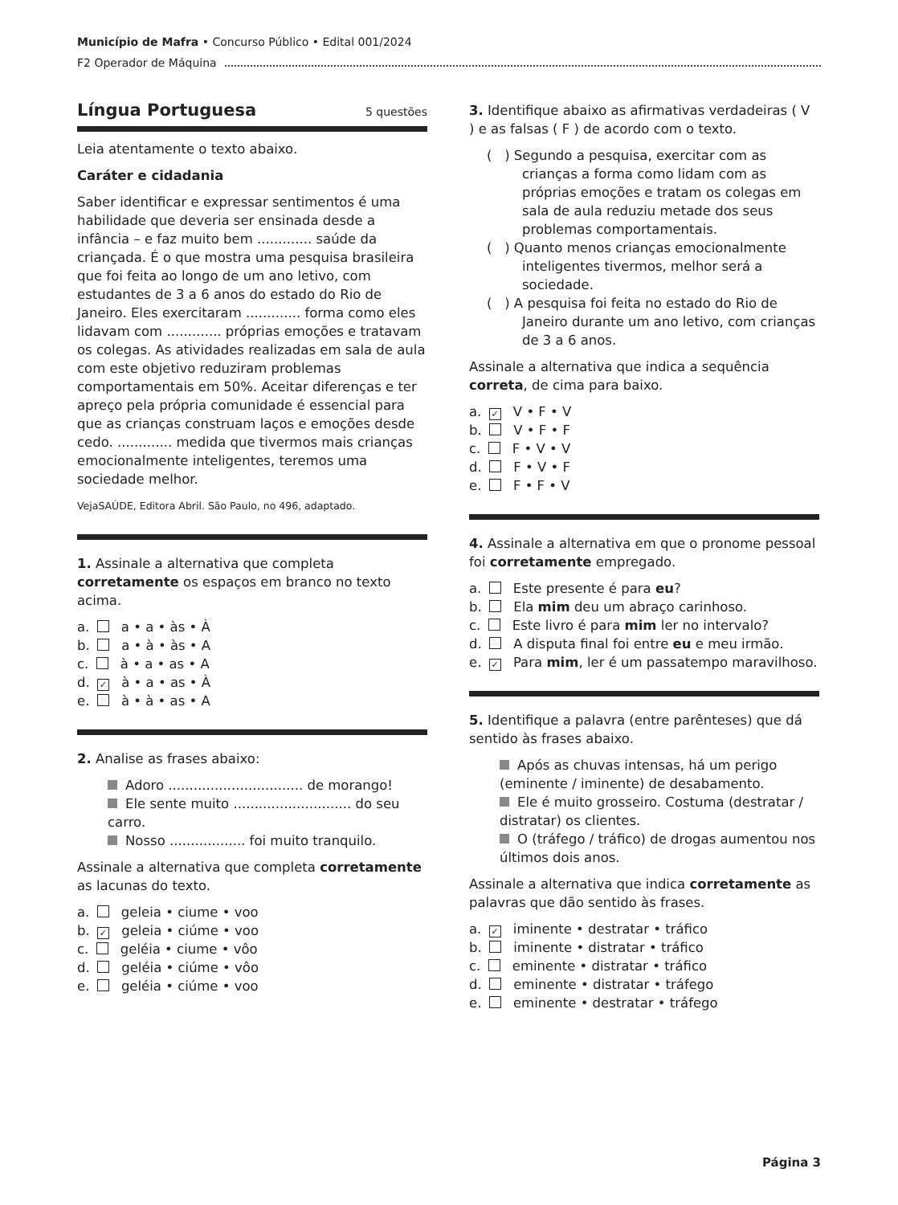Município de Mafra • Concurso Público • Edital 001/2024
F2 Operador de Máquina
Língua Portuguesa 5 questões
Leia atentamente o texto abaixo.
Caráter e cidadania
Saber identificar e expressar sentimentos é uma habilidade que deveria ser ensinada desde a infância – e faz muito bem ............. saúde da criançada. É o que mostra uma pesquisa brasileira que foi feita ao longo de um ano letivo, com estudantes de 3 a 6 anos do estado do Rio de Janeiro. Eles exercitaram ............. forma como eles lidavam com ............. próprias emoções e tratavam os colegas. As atividades realizadas em sala de aula com este objetivo reduziram problemas comportamentais em 50%. Aceitar diferenças e ter apreço pela própria comunidade é essencial para que as crianças construam laços e emoções desde cedo. ............. medida que tivermos mais crianças emocionalmente inteligentes, teremos uma sociedade melhor.
VejaSAÚDE, Editora Abril. São Paulo, no 496, adaptado.
1. Assinale a alternativa que completa corretamente os espaços em branco no texto acima.
a. a • a • às • À
b. a • à • às • A
c. à • a • as • A
d. ✓ à • a • as • À
e. à • à • as • A
2. Analise as frases abaixo:
Adoro ................................ de morango!
Ele sente muito ............................ do seu carro.
Nosso .................. foi muito tranquilo.
Assinale a alternativa que completa corretamente as lacunas do texto.
a. geleia • ciume • voo
b. ✓ geleia • ciúme • voo
c. geléia • ciume • vôo
d. geléia • ciúme • vôo
e. geléia • ciúme • voo
3. Identifique abaixo as afirmativas verdadeiras ( V ) e as falsas ( F ) de acordo com o texto.
( ) Segundo a pesquisa, exercitar com as crianças a forma como lidam com as próprias emoções e tratam os colegas em sala de aula reduziu metade dos seus problemas comportamentais.
( ) Quanto menos crianças emocionalmente inteligentes tivermos, melhor será a sociedade.
( ) A pesquisa foi feita no estado do Rio de Janeiro durante um ano letivo, com crianças de 3 a 6 anos.
Assinale a alternativa que indica a sequência correta, de cima para baixo.
a. ✓ V • F • V
b. V • F • F
c. F • V • V
d. F • V • F
e. F • F • V
4. Assinale a alternativa em que o pronome pessoal foi corretamente empregado.
a. Este presente é para eu?
b. Ela mim deu um abraço carinhoso.
c. Este livro é para mim ler no intervalo?
d. A disputa final foi entre eu e meu irmão.
e. ✓ Para mim, ler é um passatempo maravilhoso.
5. Identifique a palavra (entre parênteses) que dá sentido às frases abaixo.
Após as chuvas intensas, há um perigo (eminente / iminente) de desabamento.
Ele é muito grosseiro. Costuma (destratar / distratar) os clientes.
O (tráfego / tráfico) de drogas aumentou nos últimos dois anos.
Assinale a alternativa que indica corretamente as palavras que dão sentido às frases.
a. ✓ iminente • destratar • tráfico
b. iminente • distratar • tráfico
c. eminente • distratar • tráfico
d. eminente • distratar • tráfego
e. eminente • destratar • tráfego
Página 3